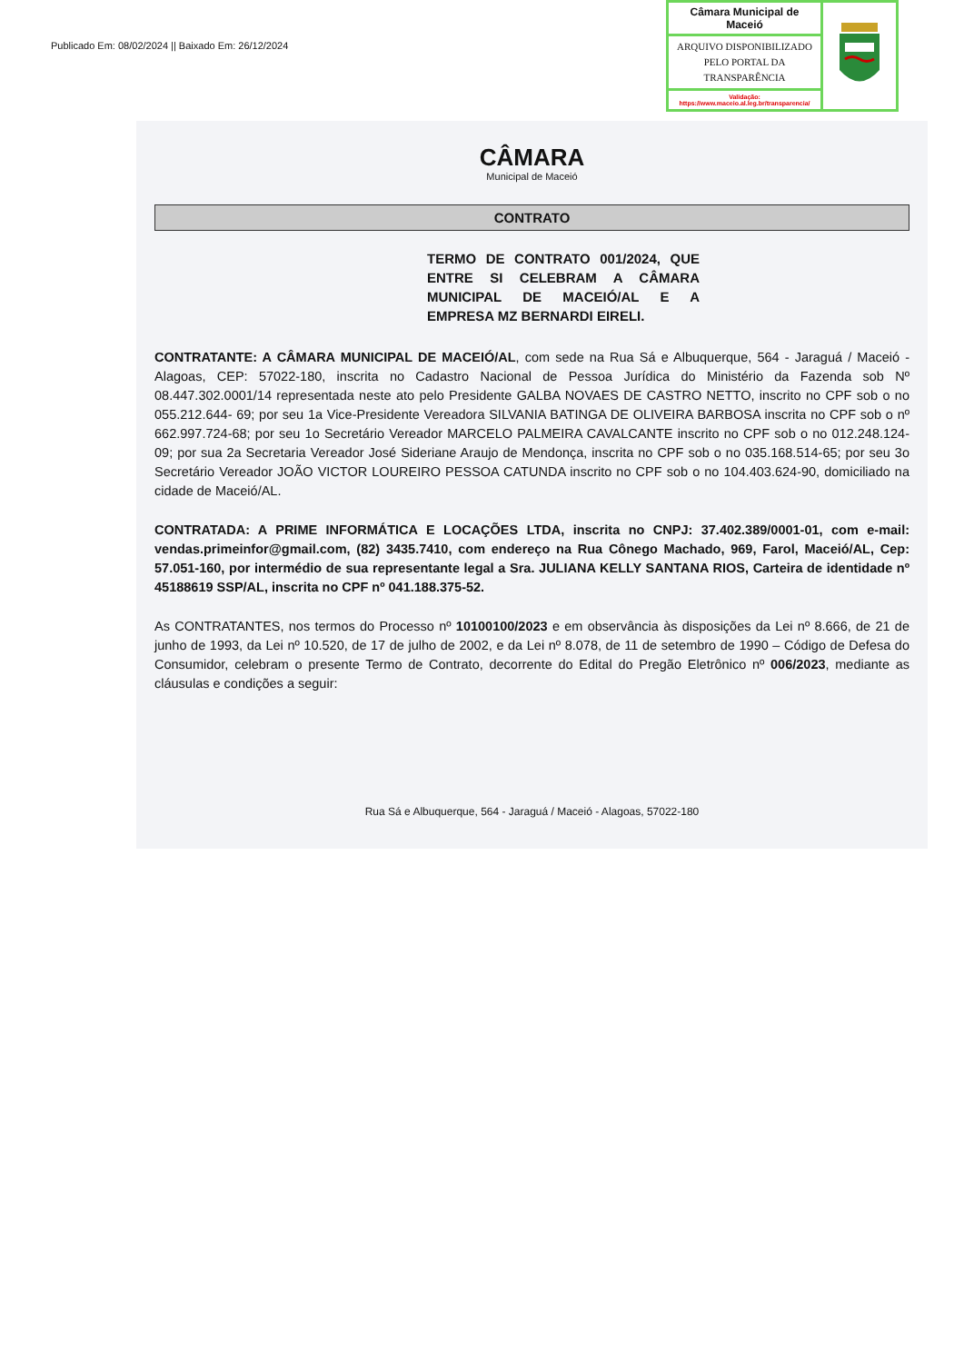Publicado Em: 08/02/2024 || Baixado Em: 26/12/2024
Câmara Municipal de Maceió
ARQUIVO DISPONIBILIZADO PELO PORTAL DA TRANSPARÊNCIA
Validação:
https://www.maceio.al.leg.br/transparencia/
CÂMARA
Municipal de Maceió
CONTRATO
TERMO DE CONTRATO 001/2024, QUE ENTRE SI CELEBRAM A CÂMARA MUNICIPAL DE MACEIÓ/AL E A EMPRESA MZ BERNARDI EIRELI.
CONTRATANTE: A CÂMARA MUNICIPAL DE MACEIÓ/AL, com sede na Rua Sá e Albuquerque, 564 - Jaraguá / Maceió - Alagoas, CEP: 57022-180, inscrita no Cadastro Nacional de Pessoa Jurídica do Ministério da Fazenda sob Nº 08.447.302.0001/14 representada neste ato pelo Presidente GALBA NOVAES DE CASTRO NETTO, inscrito no CPF sob o no 055.212.644- 69; por seu 1a Vice-Presidente Vereadora SILVANIA BATINGA DE OLIVEIRA BARBOSA inscrita no CPF sob o nº 662.997.724-68; por seu 1o Secretário Vereador MARCELO PALMEIRA CAVALCANTE inscrito no CPF sob o no 012.248.124-09; por sua 2a Secretaria Vereador José Sideriane Araujo de Mendonça, inscrita no CPF sob o no 035.168.514-65; por seu 3o Secretário Vereador JOÃO VICTOR LOUREIRO PESSOA CATUNDA inscrito no CPF sob o no 104.403.624-90, domiciliado na cidade de Maceió/AL.
CONTRATADA: A PRIME INFORMÁTICA E LOCAÇÕES LTDA, inscrita no CNPJ: 37.402.389/0001-01, com e-mail: vendas.primeinfor@gmail.com, (82) 3435.7410, com endereço na Rua Cônego Machado, 969, Farol, Maceió/AL, Cep: 57.051-160, por intermédio de sua representante legal a Sra. JULIANA KELLY SANTANA RIOS, Carteira de identidade nº 4518861­9 SSP/AL, inscrita no CPF nº 041.188.375-52.
As CONTRATANTES, nos termos do Processo nº 10100100/2023 e em observância às disposições da Lei nº 8.666, de 21 de junho de 1993, da Lei nº 10.520, de 17 de julho de 2002, e da Lei nº 8.078, de 11 de setembro de 1990 – Código de Defesa do Consumidor, celebram o presente Termo de Contrato, decorrente do Edital do Pregão Eletrônico nº 006/2023, mediante as cláusulas e condições a seguir:
Rua Sá e Albuquerque, 564 - Jaraguá / Maceió - Alagoas, 57022-180